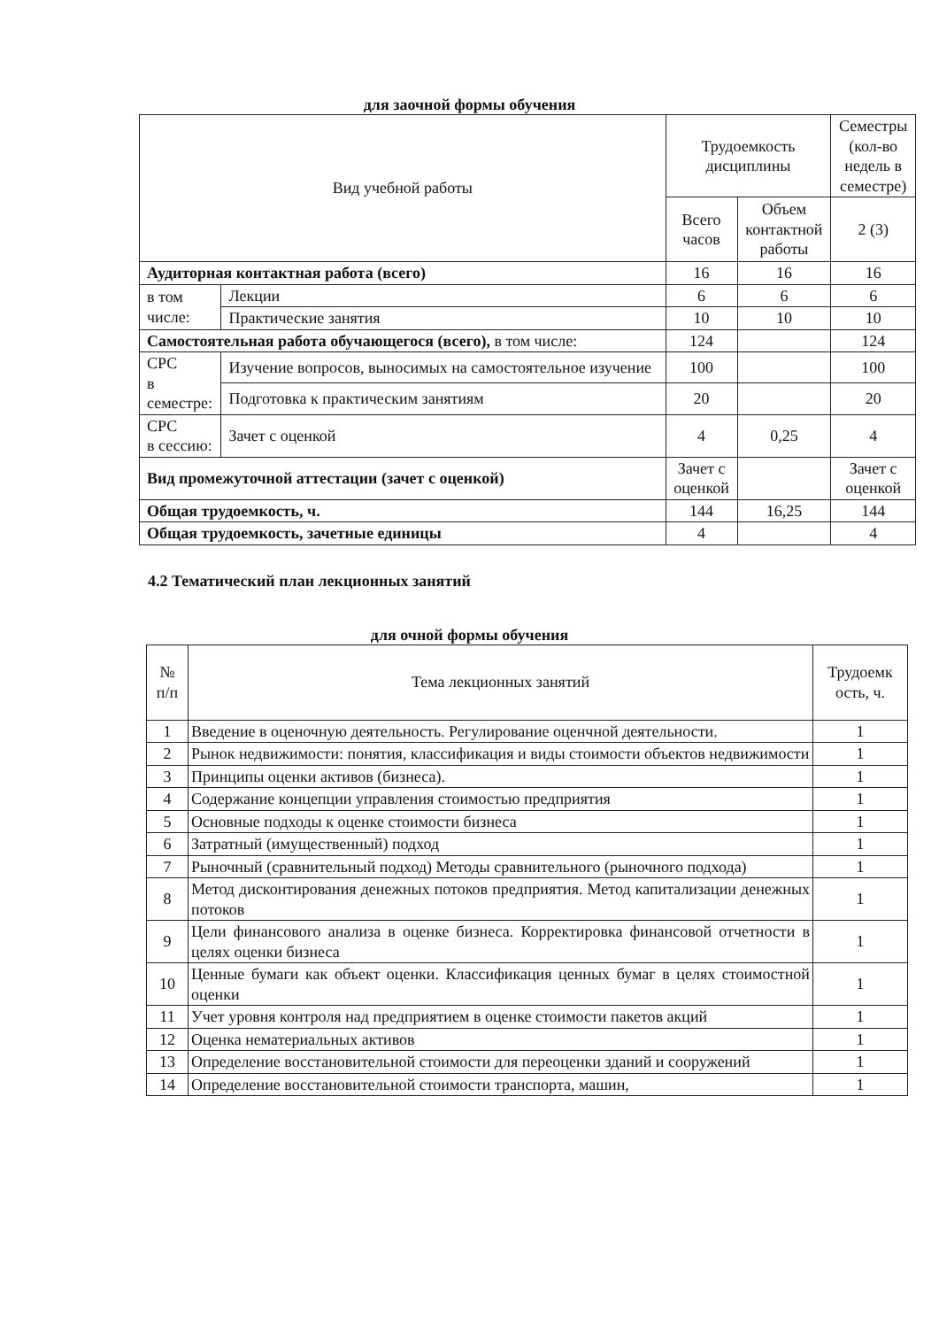для заочной формы обучения
| Вид учебной работы | | Трудоемкость дисциплины | | Семестры (кол-во недель в семестре) |
| --- | --- | --- | --- | --- |
| | | Всего часов | Объем контактной работы | 2 (3) |
| Аудиторная контактная работа (всего) | | 16 | 16 | 16 |
| в том числе: | Лекции | 6 | 6 | 6 |
| | Практические занятия | 10 | 10 | 10 |
| Самостоятельная работа обучающегося (всего), в том числе: | | 124 | | 124 |
| СРС в семестре: | Изучение вопросов, выносимых на самостоятельное изучение | 100 | | 100 |
| | Подготовка к практическим занятиям | 20 | | 20 |
| СРС в сессию: | Зачет с оценкой | 4 | 0,25 | 4 |
| Вид промежуточной аттестации (зачет с оценкой) | | Зачет с оценкой | | Зачет с оценкой |
| Общая трудоемкость, ч. | | 144 | 16,25 | 144 |
| Общая трудоемкость, зачетные единицы | | 4 | | 4 |
4.2 Тематический план лекционных занятий
для очной формы обучения
| № п/п | Тема лекционных занятий | Трудоемк ость, ч. |
| --- | --- | --- |
| 1 | Введение в оценочную деятельность. Регулирование оценчной деятельности. | 1 |
| 2 | Рынок недвижимости: понятия, классификация и виды стоимости объектов недвижимости | 1 |
| 3 | Принципы оценки активов (бизнеса). | 1 |
| 4 | Содержание концепции управления стоимостью предприятия | 1 |
| 5 | Основные подходы к оценке стоимости бизнеса | 1 |
| 6 | Затратный (имущественный) подход | 1 |
| 7 | Рыночный (сравнительный подход) Методы сравнительного (рыночного подхода) | 1 |
| 8 | Метод дисконтирования денежных потоков предприятия. Метод капитализации денежных потоков | 1 |
| 9 | Цели финансового анализа в оценке бизнеса. Корректировка финансовой отчетности в целях оценки бизнеса | 1 |
| 10 | Ценные бумаги как объект оценки. Классификация ценных бумаг в целях стоимостной оценки | 1 |
| 11 | Учет уровня контроля над предприятием в оценке стоимости пакетов акций | 1 |
| 12 | Оценка нематериальных активов | 1 |
| 13 | Определение восстановительной стоимости для переоценки зданий и сооружений | 1 |
| 14 | Определение восстановительной стоимости транспорта, машин, | 1 |